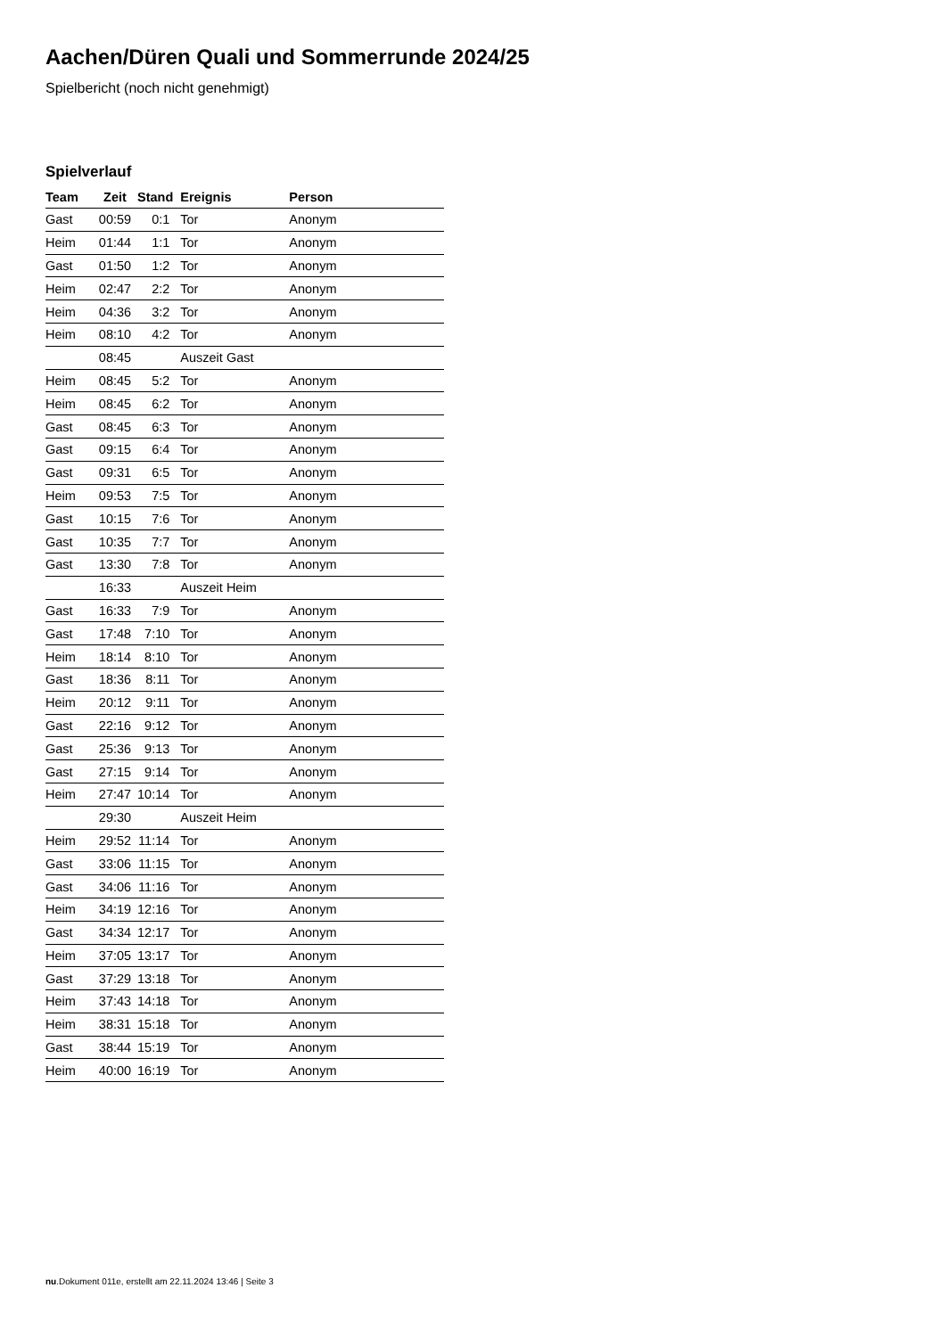Aachen/Düren Quali und Sommerrunde 2024/25
Spielbericht (noch nicht genehmigt)
Spielverlauf
| Team | Zeit | Stand | Ereignis | Person |
| --- | --- | --- | --- | --- |
| Gast | 00:59 | 0:1 | Tor | Anonym |
| Heim | 01:44 | 1:1 | Tor | Anonym |
| Gast | 01:50 | 1:2 | Tor | Anonym |
| Heim | 02:47 | 2:2 | Tor | Anonym |
| Heim | 04:36 | 3:2 | Tor | Anonym |
| Heim | 08:10 | 4:2 | Tor | Anonym |
| | 08:45 | | Auszeit Gast | |
| Heim | 08:45 | 5:2 | Tor | Anonym |
| Heim | 08:45 | 6:2 | Tor | Anonym |
| Gast | 08:45 | 6:3 | Tor | Anonym |
| Gast | 09:15 | 6:4 | Tor | Anonym |
| Gast | 09:31 | 6:5 | Tor | Anonym |
| Heim | 09:53 | 7:5 | Tor | Anonym |
| Gast | 10:15 | 7:6 | Tor | Anonym |
| Gast | 10:35 | 7:7 | Tor | Anonym |
| Gast | 13:30 | 7:8 | Tor | Anonym |
| | 16:33 | | Auszeit Heim | |
| Gast | 16:33 | 7:9 | Tor | Anonym |
| Gast | 17:48 | 7:10 | Tor | Anonym |
| Heim | 18:14 | 8:10 | Tor | Anonym |
| Gast | 18:36 | 8:11 | Tor | Anonym |
| Heim | 20:12 | 9:11 | Tor | Anonym |
| Gast | 22:16 | 9:12 | Tor | Anonym |
| Gast | 25:36 | 9:13 | Tor | Anonym |
| Gast | 27:15 | 9:14 | Tor | Anonym |
| Heim | 27:47 | 10:14 | Tor | Anonym |
| | 29:30 | | Auszeit Heim | |
| Heim | 29:52 | 11:14 | Tor | Anonym |
| Gast | 33:06 | 11:15 | Tor | Anonym |
| Gast | 34:06 | 11:16 | Tor | Anonym |
| Heim | 34:19 | 12:16 | Tor | Anonym |
| Gast | 34:34 | 12:17 | Tor | Anonym |
| Heim | 37:05 | 13:17 | Tor | Anonym |
| Gast | 37:29 | 13:18 | Tor | Anonym |
| Heim | 37:43 | 14:18 | Tor | Anonym |
| Heim | 38:31 | 15:18 | Tor | Anonym |
| Gast | 38:44 | 15:19 | Tor | Anonym |
| Heim | 40:00 | 16:19 | Tor | Anonym |
nu.Dokument 011e, erstellt am 22.11.2024 13:46 | Seite 3